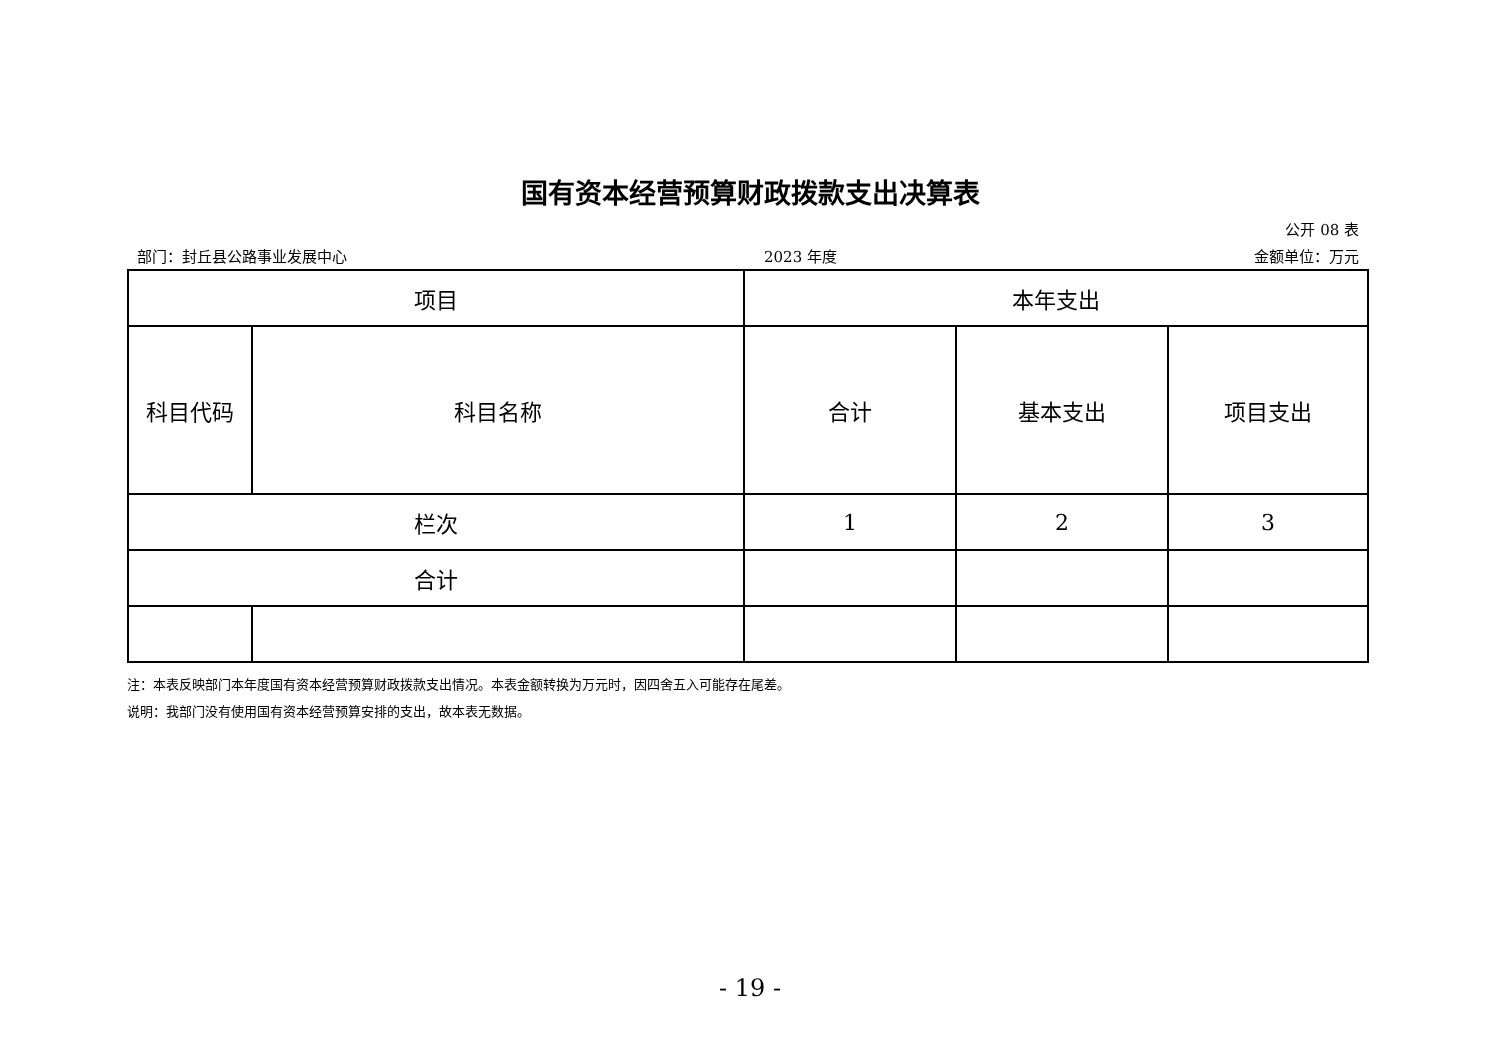国有资本经营预算财政拨款支出决算表
公开 08 表
部门：封丘县公路事业发展中心 2023 年度 金额单位：万元
| 项目 | | 本年支出 | | |
| 科目代码 | 科目名称 | 合计 | 基本支出 | 项目支出 |
| 栏次 | | 1 | 2 | 3 |
| 合计 | | | | |
注：本表反映部门本年度国有资本经营预算财政拨款支出情况。本表金额转换为万元时，因四舍五入可能存在尾差。
说明：我部门没有使用国有资本经营预算安排的支出，故本表无数据。
- 19 -